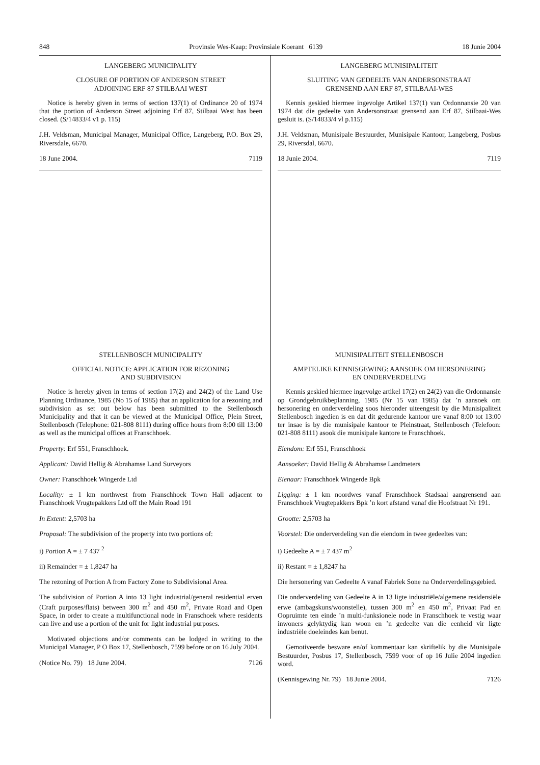848 Provinsie Wes-Kaap: Provinsiale Koerant 6139 18 Junie 2004
LANGEBERG MUNICIPALITY
CLOSURE OF PORTION OF ANDERSON STREET
ADJOINING ERF 87 STILBAAI WEST
Notice is hereby given in terms of section 137(1) of Ordinance 20 of 1974 that the portion of Anderson Street adjoining Erf 87, Stilbaai West has been closed. (S/14833/4 v1 p. 115)
J.H. Veldsman, Municipal Manager, Municipal Office, Langeberg, P.O. Box 29, Riversdale, 6670.
18 June 2004. 7119
STELLENBOSCH MUNICIPALITY
OFFICIAL NOTICE: APPLICATION FOR REZONING
AND SUBDIVISION
Notice is hereby given in terms of section 17(2) and 24(2) of the Land Use Planning Ordinance, 1985 (No 15 of 1985) that an application for a rezoning and subdivision as set out below has been submitted to the Stellenbosch Municipality and that it can be viewed at the Municipal Office, Plein Street, Stellenbosch (Telephone: 021-808 8111) during office hours from 8:00 till 13:00 as well as the municipal offices at Franschhoek.
Property: Erf 551, Franschhoek.
Applicant: David Hellig & Abrahamse Land Surveyors
Owner: Franschhoek Wingerde Ltd
Locality: ± 1 km northwest from Franschhoek Town Hall adjacent to Franschhoek Vrugtepakkers Ltd off the Main Road 191
In Extent: 2,5703 ha
Proposal: The subdivision of the property into two portions of:
i) Portion A = ± 7 437 <sup>2</sup>
ii) Remainder = ± 1,8247 ha
The rezoning of Portion A from Factory Zone to Subdivisional Area.
The subdivision of Portion A into 13 light industrial/general residential erven (Craft purposes/flats) between 300 m<sup>2</sup> and 450 m<sup>2</sup>, Private Road and Open Space, in order to create a multifunctional node in Franschoek where residents can live and use a portion of the unit for light industrial purposes.
Motivated objections and/or comments can be lodged in writing to the Municipal Manager, P O Box 17, Stellenbosch, 7599 before or on 16 July 2004.
(Notice No. 79) 18 June 2004. 7126
LANGEBERG MUNISIPALITEIT
SLUITING VAN GEDEELTE VAN ANDERSONSTRAAT
GRENSEND AAN ERF 87, STILBAAI-WES
Kennis geskied hiermee ingevolge Artikel 137(1) van Ordonnansie 20 van 1974 dat die gedeelte van Andersonstraat grensend aan Erf 87, Stilbaai-Wes gesluit is. (S/14833/4 vl p.115)
J.H. Veldsman, Munisipale Bestuurder, Munisipale Kantoor, Langeberg, Posbus 29, Riversdal, 6670.
18 Junie 2004. 7119
MUNISIPALITEIT STELLENBOSCH
AMPTELIKE KENNISGEWING: AANSOEK OM HERSONERING
EN ONDERVERDELING
Kennis geskied hiermee ingevolge artikel 17(2) en 24(2) van die Ordonnansie op Grondgebruikbeplanning, 1985 (Nr 15 van 1985) dat ’n aansoek om hersonering en onderverdeling soos hieronder uiteengesit by die Munisipaliteit Stellenbosch ingedien is en dat dit gedurende kantoor ure vanaf 8:00 tot 13:00 ter insae is by die munisipale kantoor te Pleinstraat, Stellenbosch (Telefoon: 021-808 8111) asook die munisipale kantore te Franschhoek.
Eiendom: Erf 551, Franschhoek
Aansoeker: David Hellig & Abrahamse Landmeters
Eienaar: Franschhoek Wingerde Bpk
Ligging: ± 1 km noordwes vanaf Franschhoek Stadsaal aangrensend aan Franschhoek Vrugtepakkers Bpk ’n kort afstand vanaf die Hoofstraat Nr 191.
Grootte: 2,5703 ha
Voorstel: Die onderverdeling van die eiendom in twee gedeeltes van:
i) Gedeelte A = ± 7 437 m<sup>2</sup>
ii) Restant = ± 1,8247 ha
Die hersonering van Gedeelte A vanaf Fabriek Sone na Onderverdelingsgebied.
Die onderverdeling van Gedeelte A in 13 ligte industriële/algemene residensiële erwe (ambagskuns/woonstelle), tussen 300 m<sup>2</sup> en 450 m<sup>2</sup>, Privaat Pad en Oopruimte ten einde ’n multi-funksionele node in Franschhoek te vestig waar inwoners gelyktydig kan woon en ’n gedeelte van die eenheid vir ligte industriële doeleindes kan benut.
Gemotiveerde besware en/of kommentaar kan skriftelik by die Munisipale Bestuurder, Posbus 17, Stellenbosch, 7599 voor of op 16 Julie 2004 ingedien word.
(Kennisgewing Nr. 79) 18 Junie 2004. 7126